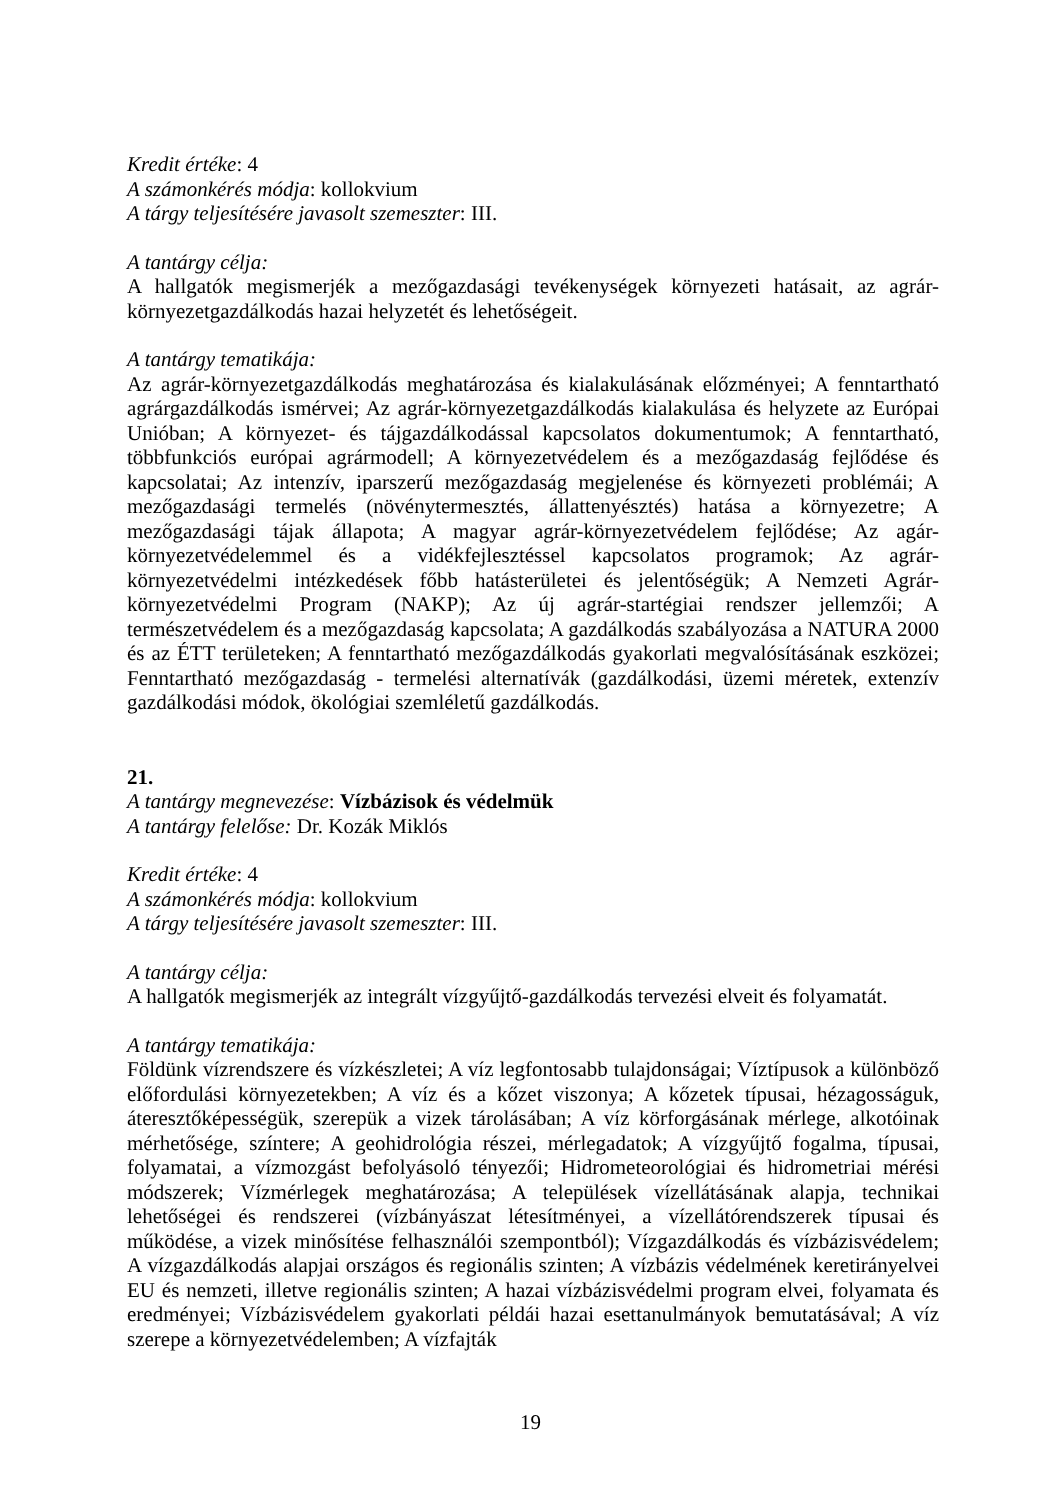Kredit értéke: 4
A számonkérés módja: kollokvium
A tárgy teljesítésére javasolt szemeszter: III.
A tantárgy célja:
A hallgatók megismerjék a mezőgazdasági tevékenységek környezeti hatásait, az agrár-környezetgazdálkodás hazai helyzetét és lehetőségeit.
A tantárgy tematikája:
Az agrár-környezetgazdálkodás meghatározása és kialakulásának előzményei; A fenntartható agrárgazdálkodás ismérvei; Az agrár-környezetgazdálkodás kialakulása és helyzete az Európai Unióban; A környezet- és tájgazdálkodással kapcsolatos dokumentumok; A fenntartható, többfunkciós európai agrármodell; A környezetvédelem és a mezőgazdaság fejlődése és kapcsolatai; Az intenzív, iparszerű mezőgazdaság megjelenése és környezeti problémái; A mezőgazdasági termelés (növénytermesztés, állattenyésztés) hatása a környezetre; A mezőgazdasági tájak állapota; A magyar agrár-környezetvédelem fejlődése; Az agár-környezetvédelemmel és a vidékfejlesztéssel kapcsolatos programok; Az agrár-környezetvédelmi intézkedések főbb hatásterületei és jelentőségük; A Nemzeti Agrár-környezetvédelmi Program (NAKP); Az új agrár-startégiai rendszer jellemzői; A természetvédelem és a mezőgazdaság kapcsolata; A gazdálkodás szabályozása a NATURA 2000 és az ÉTT területeken; A fenntartható mezőgazdálkodás gyakorlati megvalósításának eszközei; Fenntartható mezőgazdaság - termelési alternatívák (gazdálkodási, üzemi méretek, extenzív gazdálkodási módok, ökológiai szemléletű gazdálkodás.
21.
A tantárgy megnevezése: Vízbázisok és védelmük
A tantárgy felelőse: Dr. Kozák Miklós
Kredit értéke: 4
A számonkérés módja: kollokvium
A tárgy teljesítésére javasolt szemeszter: III.
A tantárgy célja:
A hallgatók megismerjék az integrált vízgyűjtő-gazdálkodás tervezési elveit és folyamatát.
A tantárgy tematikája:
Földünk vízrendszere és vízkészletei; A víz legfontosabb tulajdonságai; Víztípusok a különböző előfordulási környezetekben; A víz és a kőzet viszonya; A kőzetek típusai, hézagosságuk, áteresztőképességük, szerepük a vizek tárolásában; A víz körforgásának mérlege, alkotóinak mérhetősége, színtere; A geohidrológia részei, mérlegadatok; A vízgyűjtő fogalma, típusai, folyamatai, a vízmozgást befolyásoló tényezői; Hidrometeorológiai és hidrometriai mérési módszerek; Vízmérlegek meghatározása; A települések vízellátásának alapja, technikai lehetőségei és rendszerei (vízbányászat létesítményei, a vízellátórendszerek típusai és működése, a vizek minősítése felhasználói szempontból); Vízgazdálkodás és vízbázisvédelem; A vízgazdálkodás alapjai országos és regionális szinten; A vízbázis védelmének keretirányelvei EU és nemzeti, illetve regionális szinten; A hazai vízbázisvédelmi program elvei, folyamata és eredményei; Vízbázisvédelem gyakorlati példái hazai esettanulmányok bemutatásával; A víz szerepe a környezetvédelemben; A vízfajták
19